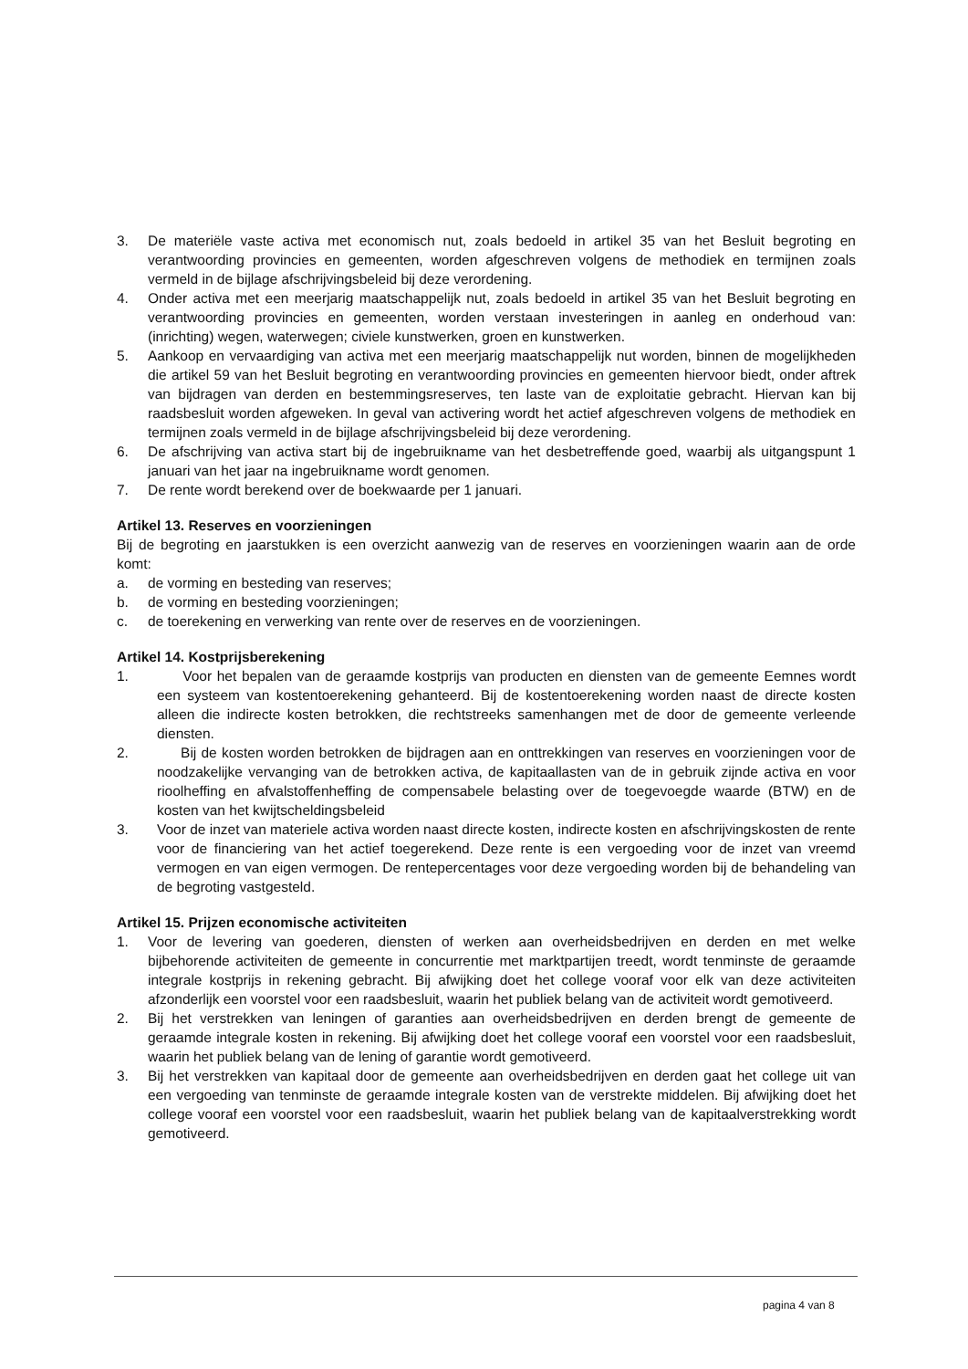3. De materiële vaste activa met economisch nut, zoals bedoeld in artikel 35 van het Besluit begroting en verantwoording provincies en gemeenten, worden afgeschreven volgens de methodiek en termijnen zoals vermeld in de bijlage afschrijvingsbeleid bij deze verordening.
4. Onder activa met een meerjarig maatschappelijk nut, zoals bedoeld in artikel 35 van het Besluit begroting en verantwoording provincies en gemeenten, worden verstaan investeringen in aanleg en onderhoud van: (inrichting) wegen, waterwegen; civiele kunstwerken, groen en kunstwerken.
5. Aankoop en vervaardiging van activa met een meerjarig maatschappelijk nut worden, binnen de mogelijkheden die artikel 59 van het Besluit begroting en verantwoording provincies en gemeenten hiervoor biedt, onder aftrek van bijdragen van derden en bestemmingsreserves, ten laste van de exploitatie gebracht. Hiervan kan bij raadsbesluit worden afgeweken. In geval van activering wordt het actief afgeschreven volgens de methodiek en termijnen zoals vermeld in de bijlage afschrijvingsbeleid bij deze verordening.
6. De afschrijving van activa start bij de ingebruikname van het desbetreffende goed, waarbij als uitgangspunt 1 januari van het jaar na ingebruikname wordt genomen.
7. De rente wordt berekend over de boekwaarde per 1 januari.
Artikel 13. Reserves en voorzieningen
Bij de begroting en jaarstukken is een overzicht aanwezig van de reserves en voorzieningen waarin aan de orde komt:
a. de vorming en besteding van reserves;
b. de vorming en besteding voorzieningen;
c. de toerekening en verwerking van rente over de reserves en de voorzieningen.
Artikel 14. Kostprijsberekening
1. Voor het bepalen van de geraamde kostprijs van producten en diensten van de gemeente Eemnes wordt een systeem van kostentoerekening gehanteerd. Bij de kostentoerekening worden naast de directe kosten alleen die indirecte kosten betrokken, die rechtstreeks samenhangen met de door de gemeente verleende diensten.
2. Bij de kosten worden betrokken de bijdragen aan en onttrekkingen van reserves en voorzieningen voor de noodzakelijke vervanging van de betrokken activa, de kapitaallasten van de in gebruik zijnde activa en voor rioolheffing en afvalstoffenheffing de compensabele belasting over de toegevoegde waarde (BTW) en de kosten van het kwijtscheldingsbeleid
3. Voor de inzet van materiele activa worden naast directe kosten, indirecte kosten en afschrijvingskosten de rente voor de financiering van het actief toegerekend. Deze rente is een vergoeding voor de inzet van vreemd vermogen en van eigen vermogen. De rentepercentages voor deze vergoeding worden bij de behandeling van de begroting vastgesteld.
Artikel 15. Prijzen economische activiteiten
1. Voor de levering van goederen, diensten of werken aan overheidsbedrijven en derden en met welke bijbehorende activiteiten de gemeente in concurrentie met marktpartijen treedt, wordt tenminste de geraamde integrale kostprijs in rekening gebracht. Bij afwijking doet het college vooraf voor elk van deze activiteiten afzonderlijk een voorstel voor een raadsbesluit, waarin het publiek belang van de activiteit wordt gemotiveerd.
2. Bij het verstrekken van leningen of garanties aan overheidsbedrijven en derden brengt de gemeente de geraamde integrale kosten in rekening. Bij afwijking doet het college vooraf een voorstel voor een raadsbesluit, waarin het publiek belang van de lening of garantie wordt gemotiveerd.
3. Bij het verstrekken van kapitaal door de gemeente aan overheidsbedrijven en derden gaat het college uit van een vergoeding van tenminste de geraamde integrale kosten van de verstrekte middelen. Bij afwijking doet het college vooraf een voorstel voor een raadsbesluit, waarin het publiek belang van de kapitaalverstrekking wordt gemotiveerd.
pagina 4 van 8